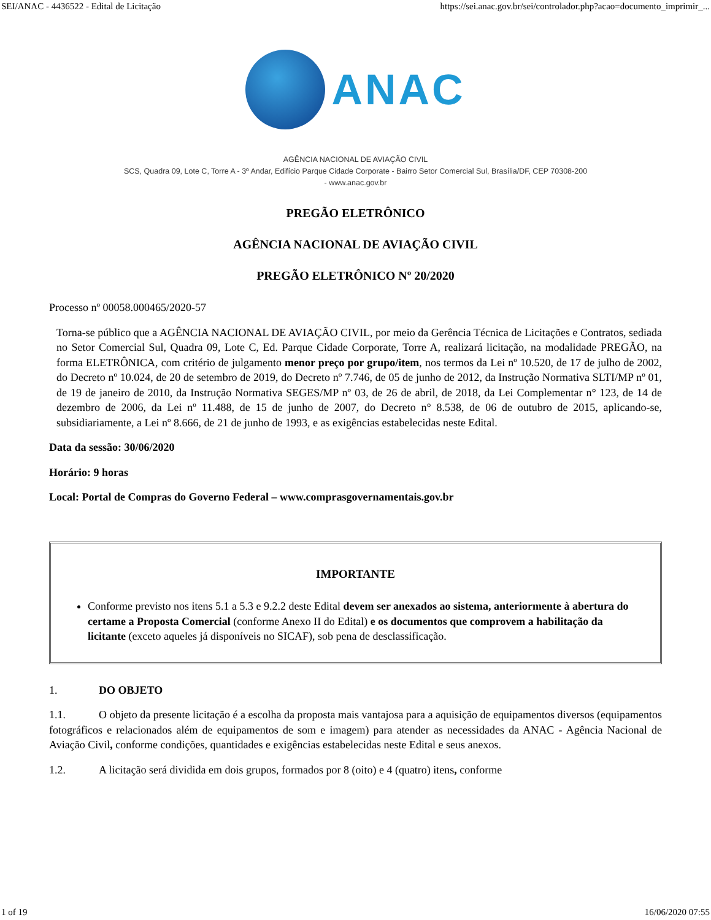SEI/ANAC - 4436522 - Edital de Licitação https://sei.anac.gov.br/sei/controlador.php?acao=documento_imprimir_...
ANAC
AGÊNCIA NACIONAL DE AVIAÇÃO CIVIL
SCS, Quadra 09, Lote C, Torre A - 3º Andar, Edifício Parque Cidade Corporate - Bairro Setor Comercial Sul, Brasília/DF, CEP 70308-200
- www.anac.gov.br
PREGÃO ELETRÔNICO
AGÊNCIA NACIONAL DE AVIAÇÃO CIVIL
PREGÃO ELETRÔNICO Nº 20/2020
Processo nº 00058.000465/2020-57
Torna-se público que a AGÊNCIA NACIONAL DE AVIAÇÃO CIVIL, por meio da Gerência Técnica de Licitações e Contratos, sediada no Setor Comercial Sul, Quadra 09, Lote C, Ed. Parque Cidade Corporate, Torre A, realizará licitação, na modalidade PREGÃO, na forma ELETRÔNICA, com critério de julgamento menor preço por grupo/item, nos termos da Lei nº 10.520, de 17 de julho de 2002, do Decreto nº 10.024, de 20 de setembro de 2019, do Decreto nº 7.746, de 05 de junho de 2012, da Instrução Normativa SLTI/MP nº 01, de 19 de janeiro de 2010, da Instrução Normativa SEGES/MP nº 03, de 26 de abril, de 2018, da Lei Complementar n° 123, de 14 de dezembro de 2006, da Lei nº 11.488, de 15 de junho de 2007, do Decreto n° 8.538, de 06 de outubro de 2015, aplicando-se, subsidiariamente, a Lei nº 8.666, de 21 de junho de 1993, e as exigências estabelecidas neste Edital.
Data da sessão: 30/06/2020
Horário: 9 horas
Local: Portal de Compras do Governo Federal – www.comprasgovernamentais.gov.br
IMPORTANTE
Conforme previsto nos itens 5.1 a 5.3 e 9.2.2 deste Edital devem ser anexados ao sistema, anteriormente à abertura do certame a Proposta Comercial (conforme Anexo II do Edital) e os documentos que comprovem a habilitação da licitante (exceto aqueles já disponíveis no SICAF), sob pena de desclassificação.
1. DO OBJETO
1.1. O objeto da presente licitação é a escolha da proposta mais vantajosa para a aquisição de equipamentos diversos (equipamentos fotográficos e relacionados além de equipamentos de som e imagem) para atender as necessidades da ANAC - Agência Nacional de Aviação Civil, conforme condições, quantidades e exigências estabelecidas neste Edital e seus anexos.
1.2. A licitação será dividida em dois grupos, formados por 8 (oito) e 4 (quatro) itens, conforme
1 of 19 16/06/2020 07:55